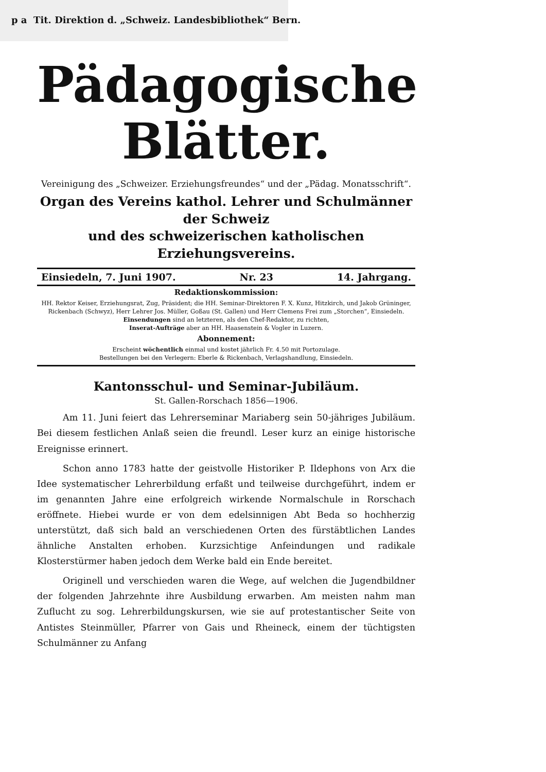p a Tit. Direktion d. „Schweiz. Landesbibliothek“ Bern.
Pädagogische
Blätter.
Vereinigung des „Schweizer. Erziehungsfreundes“ und der „Pädag. Monatsschrift“.
Organ des Vereins kathol. Lehrer und Schulmänner der Schweiz
und des schweizerischen katholischen Erziehungsvereins.
Einsiedeln, 7. Juni 1907. Nr. 23 14. Jahrgang.
Redaktionskommission:
HH. Rektor Keiser, Erziehungsrat, Zug, Präsident; die HH. Seminar-Direktoren F. X. Kunz, Hitzkirch, und Jakob Grüninger, Rickenbach (Schwyz), Herr Lehrer Jos. Müller, Goßau (St. Gallen) und Herr Clemens Frei zum „Storchen“, Einsiedeln.
Einsendungen sind an letzteren, als den Chef-Redaktor, zu richten,
Inserat-Aufträge aber an HH. Haasenstein & Vogler in Luzern.
Abonnement:
Erscheint wöchentlich einmal und kostet jährlich Fr. 4.50 mit Portozulage.
Bestellungen bei den Verlegern: Eberle & Rickenbach, Verlagshandlung, Einsiedeln.
Kantonsschul- und Seminar-Jubiläum.
St. Gallen-Rorschach 1856—1906.
Am 11. Juni feiert das Lehrerseminar Mariaberg sein 50-jähriges Jubiläum. Bei diesem festlichen Anlaß seien die freundl. Leser kurz an einige historische Ereignisse erinnert.
Schon anno 1783 hatte der geistvolle Historiker P. Ildephons von Arx die Idee systematischer Lehrerbildung erfaßt und teilweise durchgeführt, indem er im genannten Jahre eine erfolgreich wirkende Normalschule in Rorschach eröffnete. Hiebei wurde er von dem edelsinnigen Abt Beda so hochherzig unterstützt, daß sich bald an verschiedenen Orten des fürstäbtlichen Landes ähnliche Anstalten erhoben. Kurzsichtige Anfeindungen und radikale Klosterstürmer haben jedoch dem Werke bald ein Ende bereitet.
Originell und verschieden waren die Wege, auf welchen die Jugendbildner der folgenden Jahrzehnte ihre Ausbildung erwarben. Am meisten nahm man Zuflucht zu sog. Lehrerbildungskursen, wie sie auf protestantischer Seite von Antistes Steinmüller, Pfarrer von Gais und Rheineck, einem der tüchtigsten Schulmänner zu Anfang